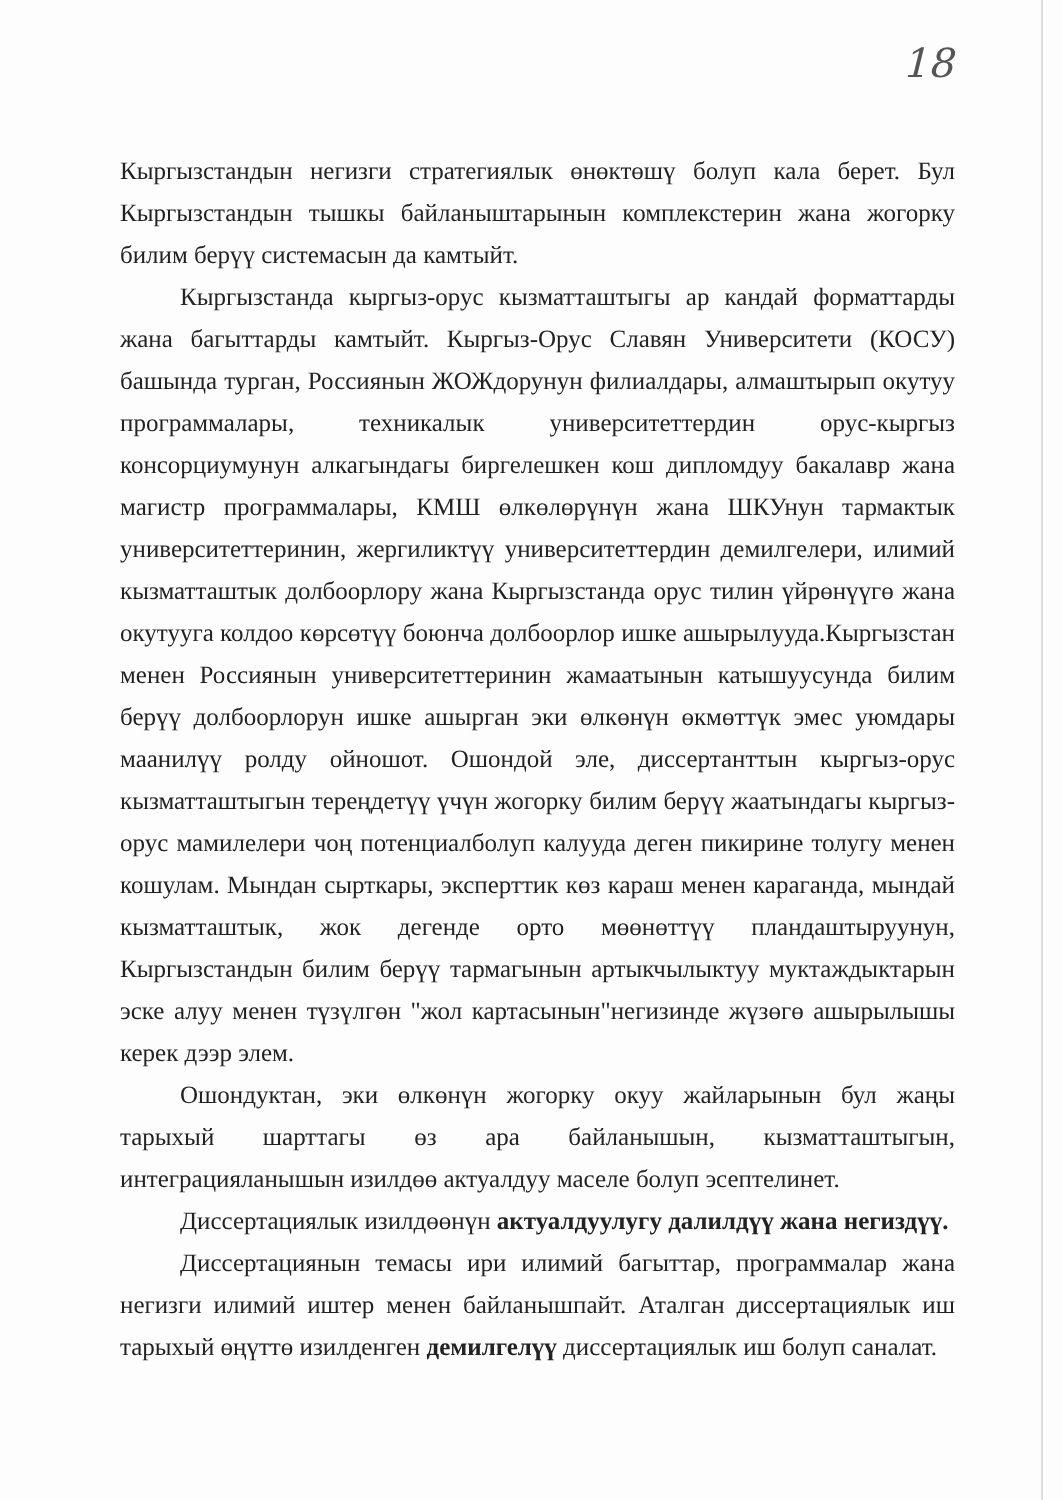18
Кыргызстандын негизги стратегиялык өнөктөшү болуп кала берет. Бул Кыргызстандын тышкы байланыштарынын комплекстерин жана жогорку билим берүү системасын да камтыйт.
Кыргызстанда кыргыз-орус кызматташтыгы ар кандай форматтарды жана багыттарды камтыйт. Кыргыз-Орус Славян Университети (КОСУ) башында турган, Россиянын ЖОЖдорунун филиалдары, алмаштырып окутуу программалары, техникалык университеттердин орус-кыргыз консорциумунун алкагындагы биргелешкен кош дипломдуу бакалавр жана магистр программалары, КМШ өлкөлөрүнүн жана ШКУнун тармактык университеттеринин, жергиликтүү университеттердин демилгелери, илимий кызматташтык долбоорлору жана Кыргызстанда орус тилин үйрөнүүгө жана окутууга колдоо көрсөтүү боюнча долбоорлор ишке ашырылууда.Кыргызстан менен Россиянын университеттеринин жамаатынын катышуусунда билим берүү долбоорлорун ишке ашырган эки өлкөнүн өкмөттүк эмес уюмдары маанилүү ролду ойношот. Ошондой эле, диссертанттын кыргыз-орус кызматташтыгын тереңдетүү үчүн жогорку билим берүү жаатындагы кыргыз-орус мамилелери чоң потенциалболуп калууда деген пикирине толугу менен кошулам. Мындан сырткары, эксперттик көз караш менен караганда, мындай кызматташтык, жок дегенде орто мөөнөттүү пландаштыруунун, Кыргызстандын билим берүү тармагынын артыкчылыктуу муктаждыктарын эске алуу менен түзүлгөн "жол картасынын"негизинде жүзөгө ашырылышы керек дээр элем.
Ошондуктан, эки өлкөнүн жогорку окуу жайларынын бул жаңы тарыхый шарттагы өз ара байланышын, кызматташтыгын, интеграцияланышын изилдөө актуалдуу маселе болуп эсептелинет.
Диссертациялык изилдөөнүн актуалдуулугу далилдүү жана негиздүү.
Диссертациянын темасы ири илимий багыттар, программалар жана негизги илимий иштер менен байланышпайт. Аталган диссертациялык иш тарыхый өңүттө изилденген демилгелүү диссертациялык иш болуп саналат.